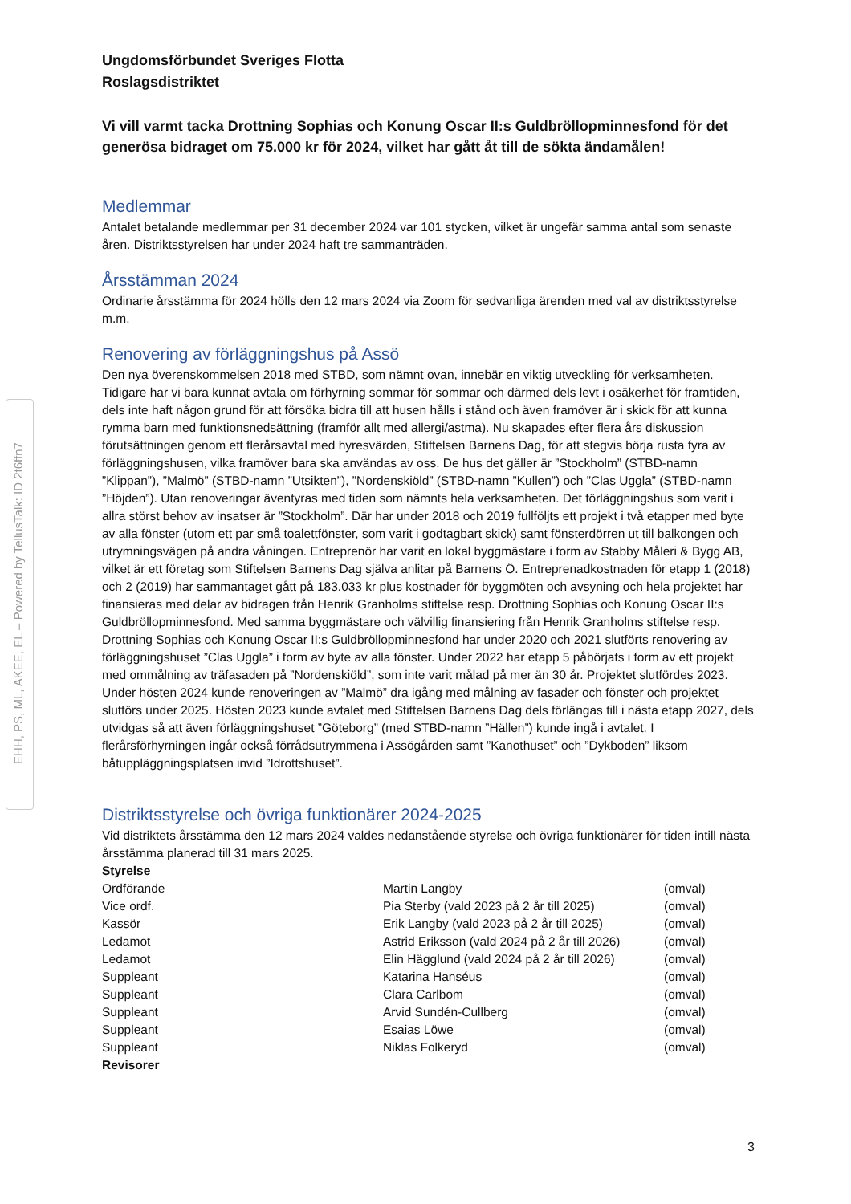EHH, PS, ML, AKEE, EL – Powered by TellusTalk: ID 2t6ffn7
Ungdomsförbundet Sveriges Flotta
Roslagsdistriktet
Vi vill varmt tacka Drottning Sophias och Konung Oscar II:s Guldbröllopminnesfond för det generösa bidraget om 75.000 kr för 2024, vilket har gått åt till de sökta ändamålen!
Medlemmar
Antalet betalande medlemmar per 31 december 2024 var 101 stycken, vilket är ungefär samma antal som senaste åren. Distriktsstyrelsen har under 2024 haft tre sammanträden.
Årsstämman 2024
Ordinarie årsstämma för 2024 hölls den 12 mars 2024 via Zoom för sedvanliga ärenden med val av distriktsstyrelse m.m.
Renovering av förläggningshus på Assö
Den nya överenskommelsen 2018 med STBD, som nämnt ovan, innebär en viktig utveckling för verksamheten. Tidigare har vi bara kunnat avtala om förhyrning sommar för sommar och därmed dels levt i osäkerhet för framtiden, dels inte haft någon grund för att försöka bidra till att husen hålls i stånd och även framöver är i skick för att kunna rymma barn med funktionsnedsättning (framför allt med allergi/astma). Nu skapades efter flera års diskussion förutsättningen genom ett flerårsavtal med hyresvärden, Stiftelsen Barnens Dag, för att stegvis börja rusta fyra av förläggningshusen, vilka framöver bara ska användas av oss. De hus det gäller är ”Stockholm” (STBD-namn ”Klippan”), ”Malmö” (STBD-namn ”Utsikten”), ”Nordenskiöld” (STBD-namn ”Kullen”) och ”Clas Uggla” (STBD-namn ”Höjden”). Utan renoveringar äventyras med tiden som nämnts hela verksamheten. Det förläggningshus som varit i allra störst behov av insatser är ”Stockholm”. Där har under 2018 och 2019 fullföljts ett projekt i två etapper med byte av alla fönster (utom ett par små toalettfönster, som varit i godtagbart skick) samt fönsterdörren ut till balkongen och utrymningsvägen på andra våningen. Entreprenör har varit en lokal byggmästare i form av Stabby Måleri & Bygg AB, vilket är ett företag som Stiftelsen Barnens Dag själva anlitar på Barnens Ö. Entreprenadkostnaden för etapp 1 (2018) och 2 (2019) har sammantaget gått på 183.033 kr plus kostnader för byggmöten och avsyning och hela projektet har finansieras med delar av bidragen från Henrik Granholms stiftelse resp. Drottning Sophias och Konung Oscar II:s Guldbröllopminnesfond. Med samma byggmästare och välvillig finansiering från Henrik Granholms stiftelse resp. Drottning Sophias och Konung Oscar II:s Guldbröllopminnesfond har under 2020 och 2021 slutförts renovering av förläggningshuset ”Clas Uggla” i form av byte av alla fönster. Under 2022 har etapp 5 påbörjats i form av ett projekt med ommålning av träfasaden på ”Nordenskiöld”, som inte varit målad på mer än 30 år. Projektet slutfördes 2023. Under hösten 2024 kunde renoveringen av ”Malmö” dra igång med målning av fasader och fönster och projektet slutförs under 2025. Hösten 2023 kunde avtalet med Stiftelsen Barnens Dag dels förlängas till i nästa etapp 2027, dels utvidgas så att även förläggningshuset ”Göteborg” (med STBD-namn ”Hällen”) kunde ingå i avtalet. I flerårsförhyrningen ingår också förrådsutrymmena i Assögården samt ”Kanothuset” och ”Dykboden” liksom båtuppläggningsplatsen invid ”Idrottshuset”.
Distriktsstyrelse och övriga funktionärer 2024-2025
Vid distriktets årsstämma den 12 mars 2024 valdes nedanstående styrelse och övriga funktionärer för tiden intill nästa årsstämma planerad till 31 mars 2025.
| Styrelse | | |
| Ordförande | Martin Langby | (omval) |
| Vice ordf. | Pia Sterby (vald 2023 på 2 år till 2025) | (omval) |
| Kassör | Erik Langby (vald 2023 på 2 år till 2025) | (omval) |
| Ledamot | Astrid Eriksson (vald 2024 på 2 år till 2026) | (omval) |
| Ledamot | Elin Hägglund (vald 2024 på 2 år till 2026) | (omval) |
| Suppleant | Katarina Hanséus | (omval) |
| Suppleant | Clara Carlbom | (omval) |
| Suppleant | Arvid Sundén-Cullberg | (omval) |
| Suppleant | Esaias Löwe | (omval) |
| Suppleant | Niklas Folkeryd | (omval) |
| Revisorer | | |
3